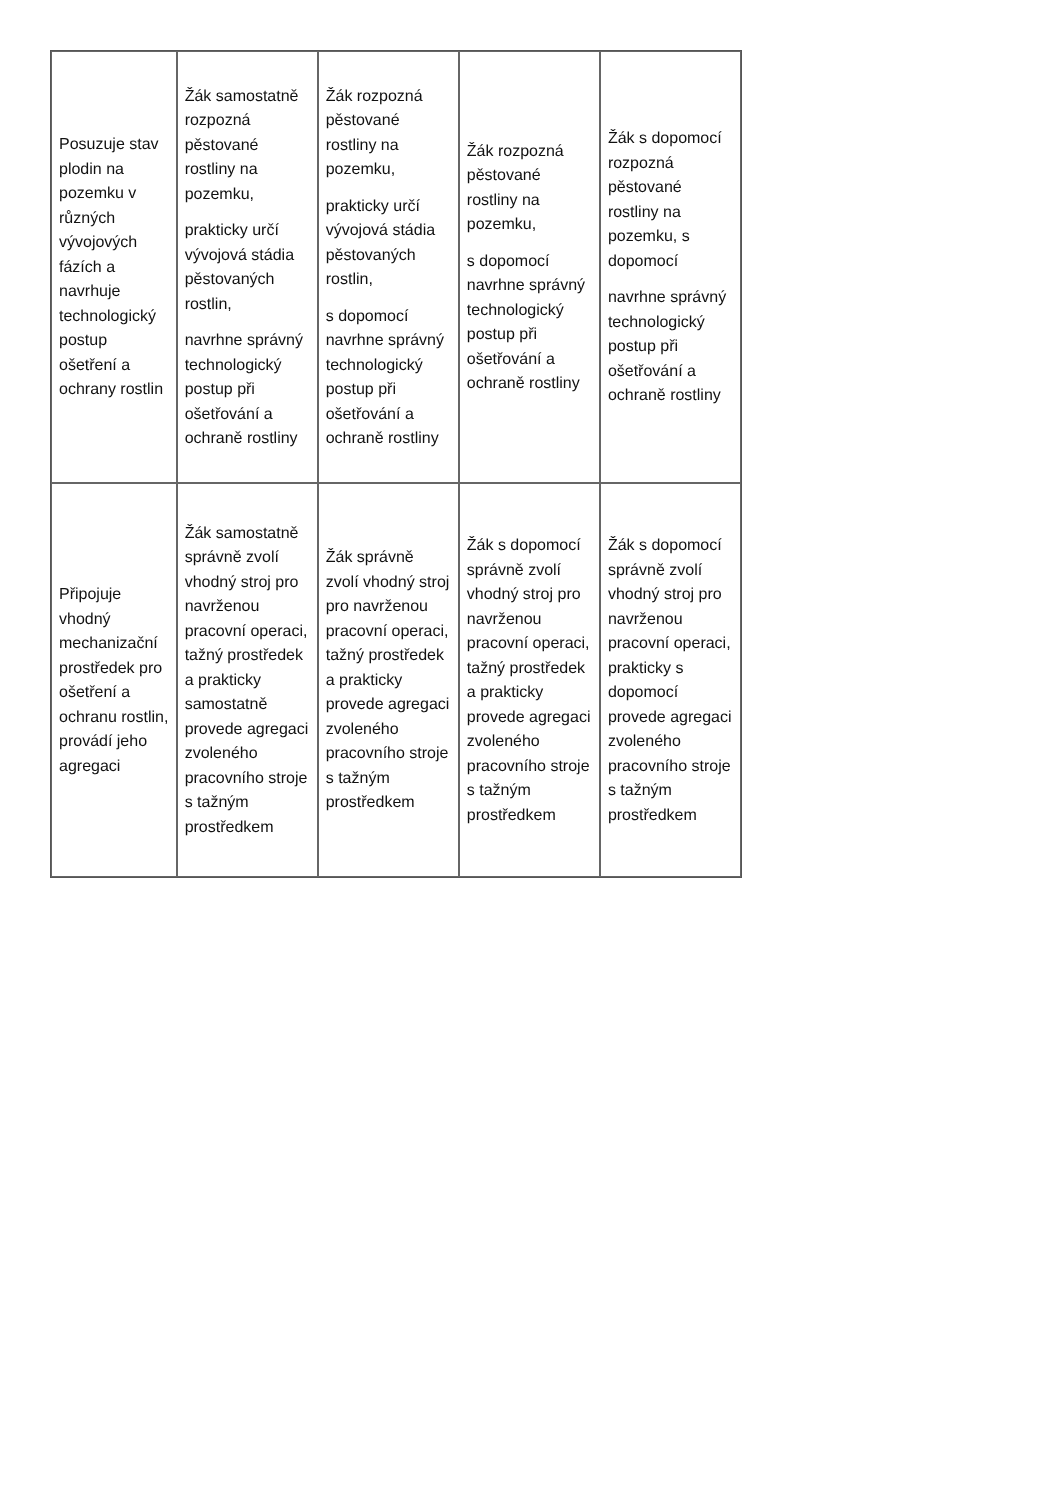| Posuzuje stav plodin na pozemku v různých vývojových fázích a navrhuje technologický postup ošetření a ochrany rostlin | Žák samostatně rozpozná pěstované rostliny na pozemku, prakticky určí vývojová stádia pěstovaných rostlin, navrhne správný technologický postup při ošetřování a ochraně rostliny | Žák rozpozná pěstované rostliny na pozemku, prakticky určí vývojová stádia pěstovaných rostlin, s dopomocí navrhne správný technologický postup při ošetřování a ochraně rostliny | Žák rozpozná pěstované rostliny na pozemku, s dopomocí navrhne správný technologický postup při ošetřování a ochraně rostliny | Žák s dopomocí rozpozná pěstované rostliny na pozemku, s dopomocí navrhne správný technologický postup při ošetřování a ochraně rostliny |
| Připojuje vhodný mechanizační prostředek pro ošetření a ochranu rostlin, provádí jeho agregaci | Žák samostatně správně zvolí vhodný stroj pro navrženou pracovní operaci, tažný prostředek a prakticky samostatně provede agregaci zvoleného pracovního stroje s tažným prostředkem | Žák správně zvolí vhodný stroj pro navrženou pracovní operaci, tažný prostředek a prakticky provede agregaci zvoleného pracovního stroje s tažným prostředkem | Žák s dopomocí správně zvolí vhodný stroj pro navrženou pracovní operaci, tažný prostředek a prakticky provede agregaci zvoleného pracovního stroje s tažným prostředkem | Žák s dopomocí správně zvolí vhodný stroj pro navrženou pracovní operaci, prakticky s dopomocí provede agregaci zvoleného pracovního stroje s tažným prostředkem |